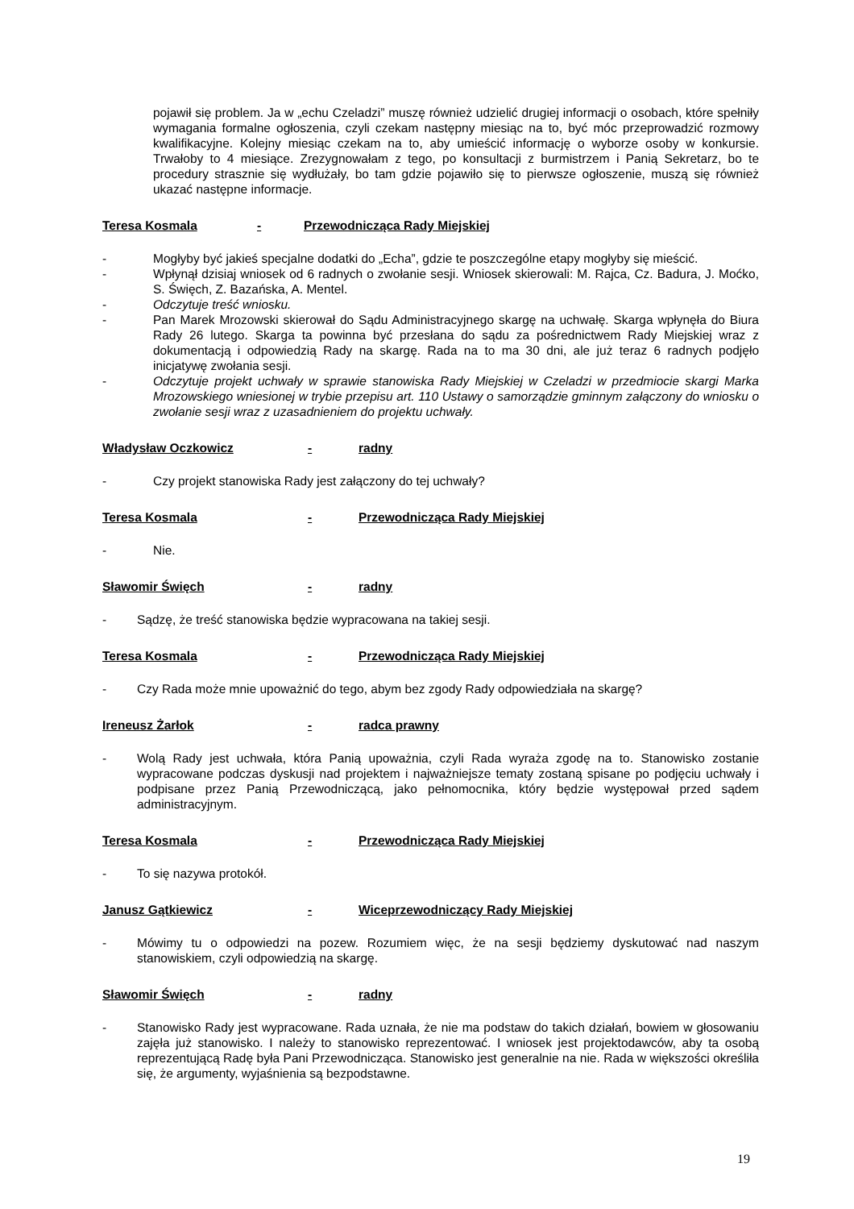pojawił się problem. Ja w „echu Czeladzi” muszę również udzielić drugiej informacji o osobach, które spełniły wymagania formalne ogłoszenia, czyli czekam następny miesiąc na to, być móc przeprowadzić rozmowy kwalifikacyjne. Kolejny miesiąc czekam na to, aby umieścić informację o wyborze osoby w konkursie. Trwałoby to 4 miesiące. Zrezygnowałam z tego, po konsultacji z burmistrzem i Panią Sekretarz, bo te procedury strasznie się wydłużały, bo tam gdzie pojawiło się to pierwsze ogłoszenie, muszą się również ukazać następne informacje.
Teresa Kosmala - Przewodnicząca Rady Miejskiej
- Mogłyby być jakieś specjalne dodatki do „Echa”, gdzie te poszczególne etapy mogłyby się mieścić.
- Wpłynął dzisiaj wniosek od 6 radnych o zwołanie sesji. Wniosek skierowali: M. Rajca, Cz. Badura, J. Moćko, S. Święch, Z. Bazańska, A. Mentel.
- Odczytuje treść wniosku.
- Pan Marek Mrozowski skierował do Sądu Administracyjnego skargę na uchwałę. Skarga wpłynęła do Biura Rady 26 lutego. Skarga ta powinna być przesłana do sądu za pośrednictwem Rady Miejskiej wraz z dokumentacją i odpowiedzią Rady na skargę. Rada na to ma 30 dni, ale już teraz 6 radnych podjęło inicjatywę zwołania sesji.
- Odczytuje projekt uchwały w sprawie stanowiska Rady Miejskiej w Czeladzi w przedmiocie skargi Marka Mrozowskiego wniesionej w trybie przepisu art. 110 Ustawy o samorządzie gminnym załączony do wniosku o zwołanie sesji wraz z uzasadnieniem do projektu uchwały.
Władysław Oczkowicz - radny
- Czy projekt stanowiska Rady jest załączony do tej uchwały?
Teresa Kosmala - Przewodnicząca Rady Miejskiej
- Nie.
Sławomir Święch - radny
- Sądzę, że treść stanowiska będzie wypracowana na takiej sesji.
Teresa Kosmala - Przewodnicząca Rady Miejskiej
- Czy Rada może mnie upoważnić do tego, abym bez zgody Rady odpowiedziała na skargę?
Ireneusz Żarłok - radca prawny
- Wolą Rady jest uchwała, która Panią upoważnia, czyli Rada wyraża zgodę na to. Stanowisko zostanie wypracowane podczas dyskusji nad projektem i najważniejsze tematy zostaną spisane po podjęciu uchwały i podpisane przez Panią Przewodniczącą, jako pełnomocnika, który będzie występował przed sądem administracyjnym.
Teresa Kosmala - Przewodnicząca Rady Miejskiej
- To się nazywa protokół.
Janusz Gątkiewicz - Wiceprzewodniczący Rady Miejskiej
- Mówimy tu o odpowiedzi na pozew. Rozumiem więc, że na sesji będziemy dyskutować nad naszym stanowiskiem, czyli odpowiedzią na skargę.
Sławomir Święch - radny
- Stanowisko Rady jest wypracowane. Rada uznała, że nie ma podstaw do takich działań, bowiem w głosowaniu zajęła już stanowisko. I należy to stanowisko reprezentować. I wniosek jest projektodawców, aby ta osobą reprezentującą Radę była Pani Przewodnicząca. Stanowisko jest generalnie na nie. Rada w większości określiła się, że argumenty, wyjaśnienia są bezpodstawne.
19